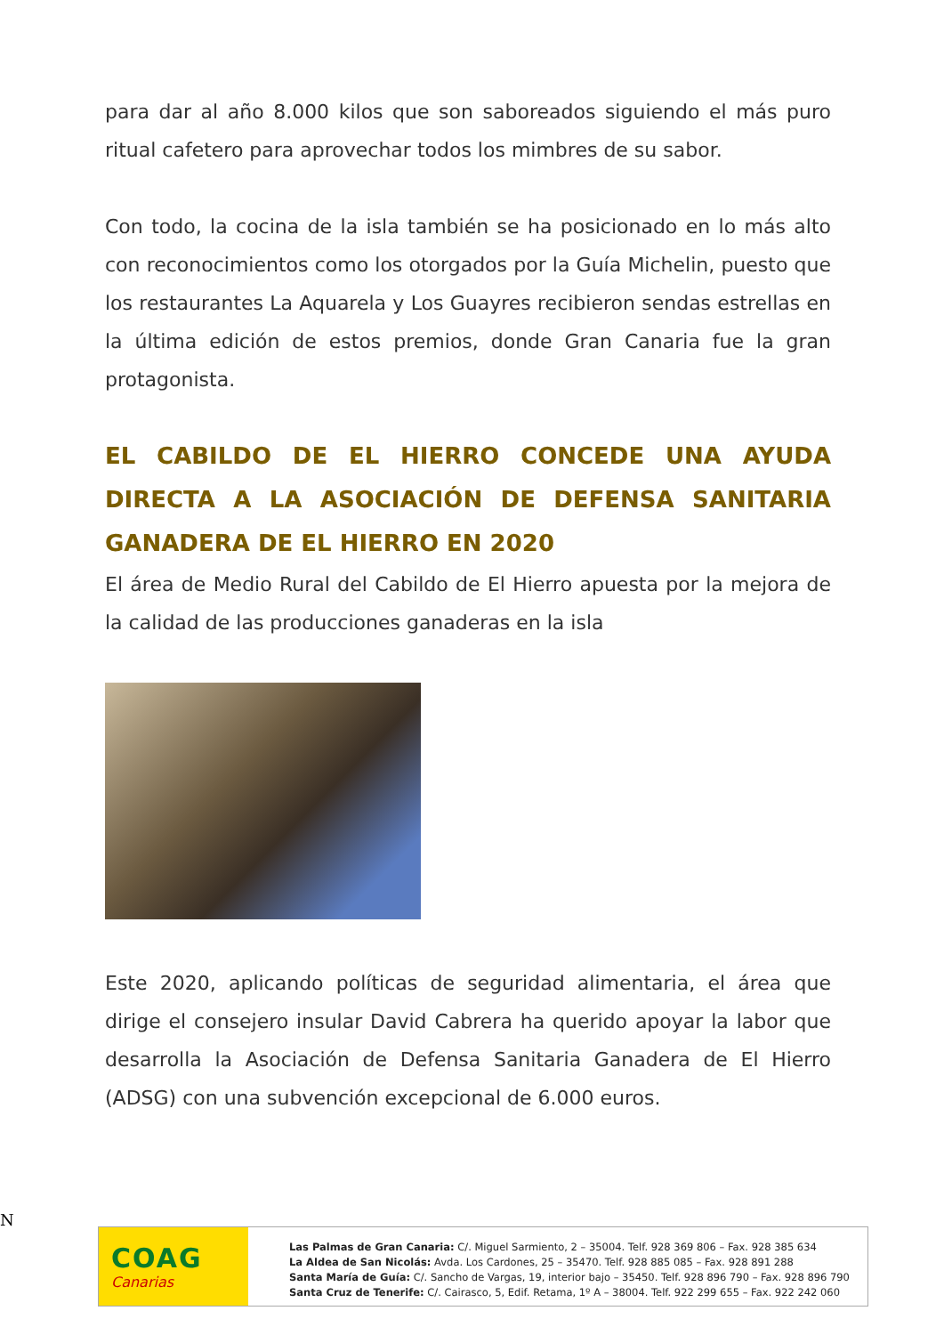para dar al año 8.000 kilos que son saboreados siguiendo el más puro ritual cafetero para aprovechar todos los mimbres de su sabor.
Con todo, la cocina de la isla también se ha posicionado en lo más alto con reconocimientos como los otorgados por la Guía Michelin, puesto que los restaurantes La Aquarela y Los Guayres recibieron sendas estrellas en la última edición de estos premios, donde Gran Canaria fue la gran protagonista.
EL CABILDO DE EL HIERRO CONCEDE UNA AYUDA DIRECTA A LA ASOCIACIÓN DE DEFENSA SANITARIA GANADERA DE EL HIERRO EN 2020
El área de Medio Rural del Cabildo de El Hierro apuesta por la mejora de la calidad de las producciones ganaderas en la isla
Este 2020, aplicando políticas de seguridad alimentaria, el área que dirige el consejero insular David Cabrera ha querido apoyar la labor que desarrolla la Asociación de Defensa Sanitaria Ganadera de El Hierro (ADSG) con una subvención excepcional de 6.000 euros.
N
COAG
Canarias
Las Palmas de Gran Canaria: C/. Miguel Sarmiento, 2 – 35004. Telf. 928 369 806 – Fax. 928 385 634
La Aldea de San Nicolás: Avda. Los Cardones, 25 – 35470. Telf. 928 885 085 – Fax. 928 891 288
Santa María de Guía: C/. Sancho de Vargas, 19, interior bajo – 35450. Telf. 928 896 790 – Fax. 928 896 790
Santa Cruz de Tenerife: C/. Cairasco, 5, Edif. Retama, 1º A – 38004. Telf. 922 299 655 – Fax. 922 242 060